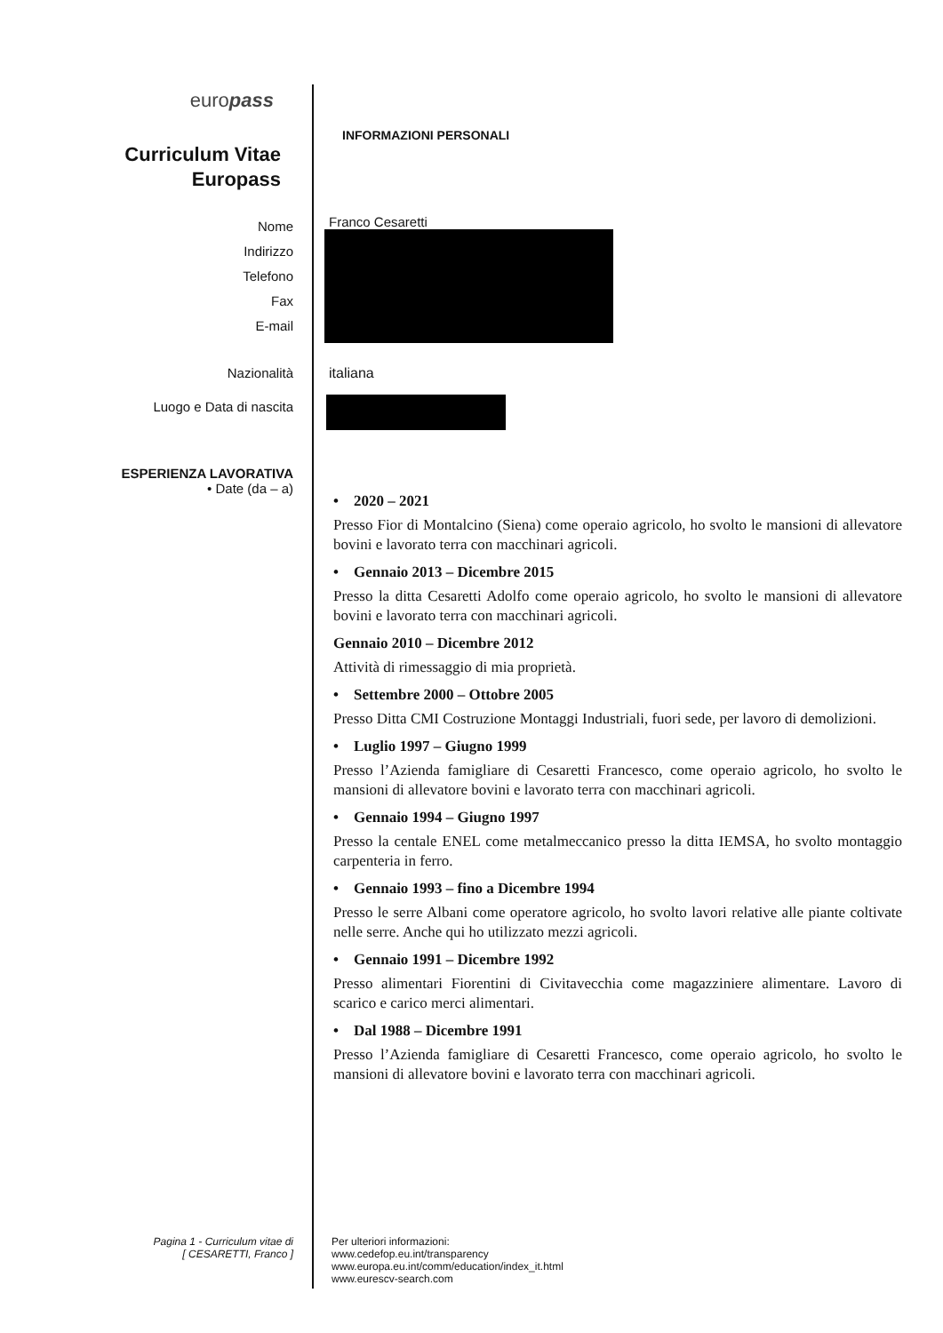europass
INFORMAZIONI PERSONALI
Curriculum Vitae
Europass
Nome
Indirizzo
Telefono
Fax
E-mail
Franco Cesaretti
Nazionalità
italiana
Luogo e Data di nascita
ESPERIENZA LAVORATIVA
• Date (da – a)
• 2020 – 2021
Presso Fior di Montalcino (Siena) come operaio agricolo, ho svolto le mansioni di allevatore bovini e lavorato terra con macchinari agricoli.
• Gennaio 2013 – Dicembre 2015
Presso la ditta Cesaretti Adolfo come operaio agricolo, ho svolto le mansioni di allevatore bovini e lavorato terra con macchinari agricoli.
Gennaio 2010 – Dicembre 2012
Attività di rimessaggio di mia proprietà.
• Settembre 2000 – Ottobre 2005
Presso Ditta CMI Costruzione Montaggi Industriali, fuori sede, per lavoro di demolizioni.
• Luglio 1997 – Giugno 1999
Presso l’Azienda famigliare di Cesaretti Francesco, come operaio agricolo, ho svolto le mansioni di allevatore bovini e lavorato terra con macchinari agricoli.
• Gennaio 1994 – Giugno 1997
Presso la centale ENEL come metalmeccanico presso la ditta IEMSA, ho svolto montaggio carpenteria in ferro.
• Gennaio 1993 – fino a Dicembre 1994
Presso le serre Albani come operatore agricolo, ho svolto lavori relative alle piante coltivate nelle serre. Anche qui ho utilizzato mezzi agricoli.
• Gennaio 1991 – Dicembre 1992
Presso alimentari Fiorentini di Civitavecchia come magazziniere alimentare. Lavoro di scarico e carico merci alimentari.
• Dal 1988 – Dicembre 1991
Presso l’Azienda famigliare di Cesaretti Francesco, come operaio agricolo, ho svolto le mansioni di allevatore bovini e lavorato terra con macchinari agricoli.
Pagina 1 - Curriculum vitae di
[ CESARETTI, Franco ]
Per ulteriori informazioni:
www.cedefop.eu.int/transparency
www.europa.eu.int/comm/education/index_it.html
www.eurescv-search.com